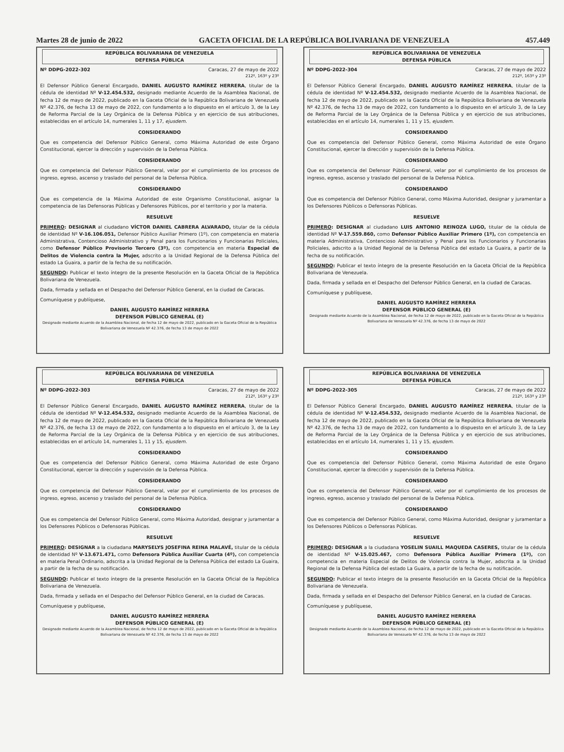Martes 28 de junio de 2022 GACETA OFICIAL DE LA REPÚBLICA BOLIVARIANA DE VENEZUELA 457.449
REPÚBLICA BOLIVARIANA DE VENEZUELA
DEFENSA PÚBLICA
Nº DDPG-2022-302 Caracas, 27 de mayo de 2022
212º, 163º y 23º
El Defensor Público General Encargado, DANIEL AUGUSTO RAMÍREZ HERRERA, titular de la cédula de identidad Nº V-12.454.532, designado mediante Acuerdo de la Asamblea Nacional, de fecha 12 de mayo de 2022, publicado en la Gaceta Oficial de la República Bolivariana de Venezuela Nº 42.376, de fecha 13 de mayo de 2022, con fundamento a lo dispuesto en el artículo 3, de la Ley de Reforma Parcial de la Ley Orgánica de la Defensa Pública y en ejercicio de sus atribuciones, establecidas en el artículo 14, numerales 1, 11 y 17, ejusdem.
CONSIDERANDO
Que es competencia del Defensor Público General, como Máxima Autoridad de este Órgano Constitucional, ejercer la dirección y supervisión de la Defensa Pública.
CONSIDERANDO
Que es competencia del Defensor Público General, velar por el cumplimiento de los procesos de ingreso, egreso, ascenso y traslado del personal de la Defensa Pública.
CONSIDERANDO
Que es competencia de la Máxima Autoridad de este Organismo Constitucional, asignar la competencia de las Defensoras Públicas y Defensores Públicos, por el territorio y por la materia.
RESUELVE
PRIMERO: DESIGNAR al ciudadano VÍCTOR DANIEL CABRERA ALVARADO, titular de la cédula de identidad Nº V-16.106.051, Defensor Público Auxiliar Primero (1º), con competencia en materia Administrativa, Contencioso Administrativo y Penal para los Funcionarios y Funcionarias Policiales, como Defensor Público Provisorio Tercero (3º), con competencia en materia Especial de Delitos de Violencia contra la Mujer, adscrito a la Unidad Regional de la Defensa Pública del estado La Guaira, a partir de la fecha de su notificación.
SEGUNDO: Publicar el texto íntegro de la presente Resolución en la Gaceta Oficial de la República Bolivariana de Venezuela.
Dada, firmada y sellada en el Despacho del Defensor Público General, en la ciudad de Caracas.
Comuníquese y publíquese,
DANIEL AUGUSTO RAMÍREZ HERRERA
DEFENSOR PÚBLICO GENERAL (E)
Designado mediante Acuerdo de la Asamblea Nacional, de fecha 12 de mayo de 2022, publicado en la Gaceta Oficial de la República Bolivariana de Venezuela Nº 42.376, de fecha 13 de mayo de 2022
REPÚBLICA BOLIVARIANA DE VENEZUELA
DEFENSA PÚBLICA
Nº DDPG-2022-303 Caracas, 27 de mayo de 2022
212º, 163º y 23º
El Defensor Público General Encargado, DANIEL AUGUSTO RAMÍREZ HERRERA, titular de la cédula de identidad Nº V-12.454.532, designado mediante Acuerdo de la Asamblea Nacional, de fecha 12 de mayo de 2022, publicado en la Gaceta Oficial de la República Bolivariana de Venezuela Nº 42.376, de fecha 13 de mayo de 2022, con fundamento a lo dispuesto en el artículo 3, de la Ley de Reforma Parcial de la Ley Orgánica de la Defensa Pública y en ejercicio de sus atribuciones, establecidas en el artículo 14, numerales 1, 11 y 15, ejusdem.
CONSIDERANDO
Que es competencia del Defensor Público General, como Máxima Autoridad de este Órgano Constitucional, ejercer la dirección y supervisión de la Defensa Pública.
CONSIDERANDO
Que es competencia del Defensor Público General, velar por el cumplimiento de los procesos de ingreso, egreso, ascenso y traslado del personal de la Defensa Pública.
CONSIDERANDO
Que es competencia del Defensor Público General, como Máxima Autoridad, designar y juramentar a los Defensores Públicos o Defensoras Públicas.
RESUELVE
PRIMERO: DESIGNAR a la ciudadana MARYSELYS JOSEFINA REINA MALAVÉ, titular de la cédula de identidad Nº V-13.671.471, como Defensora Pública Auxiliar Cuarta (4º), con competencia en materia Penal Ordinario, adscrita a la Unidad Regional de la Defensa Pública del estado La Guaira, a partir de la fecha de su notificación.
SEGUNDO: Publicar el texto íntegro de la presente Resolución en la Gaceta Oficial de la República Bolivariana de Venezuela.
Dada, firmada y sellada en el Despacho del Defensor Público General, en la ciudad de Caracas.
Comuníquese y publíquese,
DANIEL AUGUSTO RAMÍREZ HERRERA
DEFENSOR PÚBLICO GENERAL (E)
Designado mediante Acuerdo de la Asamblea Nacional, de fecha 12 de mayo de 2022, publicado en la Gaceta Oficial de la República Bolivariana de Venezuela Nº 42.376, de fecha 13 de mayo de 2022
REPÚBLICA BOLIVARIANA DE VENEZUELA
DEFENSA PÚBLICA
Nº DDPG-2022-304 Caracas, 27 de mayo de 2022
212º, 163º y 23º
El Defensor Público General Encargado, DANIEL AUGUSTO RAMÍREZ HERRERA, titular de la cédula de identidad Nº V-12.454.532, designado mediante Acuerdo de la Asamblea Nacional, de fecha 12 de mayo de 2022, publicado en la Gaceta Oficial de la República Bolivariana de Venezuela Nº 42.376, de fecha 13 de mayo de 2022, con fundamento a lo dispuesto en el artículo 3, de la Ley de Reforma Parcial de la Ley Orgánica de la Defensa Pública y en ejercicio de sus atribuciones, establecidas en el artículo 14, numerales 1, 11 y 15, ejusdem.
CONSIDERANDO
Que es competencia del Defensor Público General, como Máxima Autoridad de este Órgano Constitucional, ejercer la dirección y supervisión de la Defensa Pública.
CONSIDERANDO
Que es competencia del Defensor Público General, velar por el cumplimiento de los procesos de ingreso, egreso, ascenso y traslado del personal de la Defensa Pública.
CONSIDERANDO
Que es competencia del Defensor Público General, como Máxima Autoridad, designar y juramentar a los Defensores Públicos o Defensoras Públicas.
RESUELVE
PRIMERO: DESIGNAR al ciudadano LUIS ANTONIO REINOZA LUGO, titular de la cédula de identidad Nº V-17.559.860, como Defensor Público Auxiliar Primero (1º), con competencia en materia Administrativa, Contencioso Administrativo y Penal para los Funcionarios y Funcionarias Policiales, adscrito a la Unidad Regional de la Defensa Pública del estado La Guaira, a partir de la fecha de su notificación.
SEGUNDO: Publicar el texto íntegro de la presente Resolución en la Gaceta Oficial de la República Bolivariana de Venezuela.
Dada, firmada y sellada en el Despacho del Defensor Público General, en la ciudad de Caracas.
Comuníquese y publíquese,
DANIEL AUGUSTO RAMÍREZ HERRERA
DEFENSOR PÚBLICO GENERAL (E)
Designado mediante Acuerdo de la Asamblea Nacional, de fecha 12 de mayo de 2022, publicado en la Gaceta Oficial de la República Bolivariana de Venezuela Nº 42.376, de fecha 13 de mayo de 2022
REPÚBLICA BOLIVARIANA DE VENEZUELA
DEFENSA PÚBLICA
Nº DDPG-2022-305 Caracas, 27 de mayo de 2022
212º, 163º y 23º
El Defensor Público General Encargado, DANIEL AUGUSTO RAMÍREZ HERRERA, titular de la cédula de identidad Nº V-12.454.532, designado mediante Acuerdo de la Asamblea Nacional, de fecha 12 de mayo de 2022, publicado en la Gaceta Oficial de la República Bolivariana de Venezuela Nº 42.376, de fecha 13 de mayo de 2022, con fundamento a lo dispuesto en el artículo 3, de la Ley de Reforma Parcial de la Ley Orgánica de la Defensa Pública y en ejercicio de sus atribuciones, establecidas en el artículo 14, numerales 1, 11 y 15, ejusdem.
CONSIDERANDO
Que es competencia del Defensor Público General, como Máxima Autoridad de este Órgano Constitucional, ejercer la dirección y supervisión de la Defensa Pública.
CONSIDERANDO
Que es competencia del Defensor Público General, velar por el cumplimiento de los procesos de ingreso, egreso, ascenso y traslado del personal de la Defensa Pública.
CONSIDERANDO
Que es competencia del Defensor Público General, como Máxima Autoridad, designar y juramentar a los Defensores Públicos o Defensoras Públicas.
RESUELVE
PRIMERO: DESIGNAR a la ciudadana YOSELIN SUAILL MAQUEDA CASERES, titular de la cédula de identidad Nº V-15.025.467, como Defensora Pública Auxiliar Primera (1º), con competencia en materia Especial de Delitos de Violencia contra la Mujer, adscrita a la Unidad Regional de la Defensa Pública del estado La Guaira, a partir de la fecha de su notificación.
SEGUNDO: Publicar el texto íntegro de la presente Resolución en la Gaceta Oficial de la República Bolivariana de Venezuela.
Dada, firmada y sellada en el Despacho del Defensor Público General, en la ciudad de Caracas.
Comuníquese y publíquese,
DANIEL AUGUSTO RAMÍREZ HERRERA
DEFENSOR PÚBLICO GENERAL (E)
Designado mediante Acuerdo de la Asamblea Nacional, de fecha 12 de mayo de 2022, publicado en la Gaceta Oficial de la República Bolivariana de Venezuela Nº 42.376, de fecha 13 de mayo de 2022